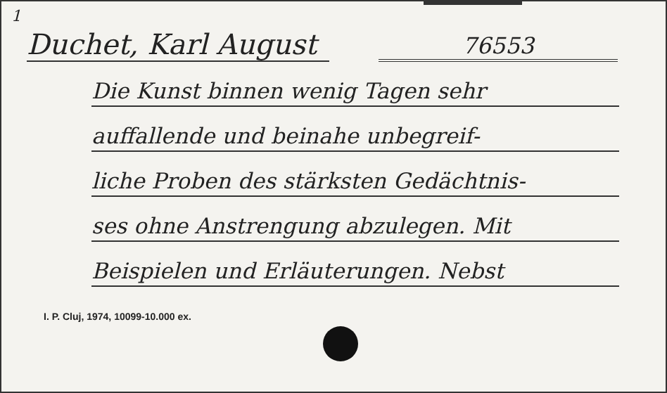1
Duchet, Karl August
76553
Die Kunst binnen wenig Tagen sehr
auffallende und beinahe unbegreif-
liche Proben des stärksten Gedächtnis-
ses ohne Anstrengung abzulegen. Mit
Beispielen und Erläuterungen. Nebst
I. P. Cluj, 1974, 10099-10.000 ex.